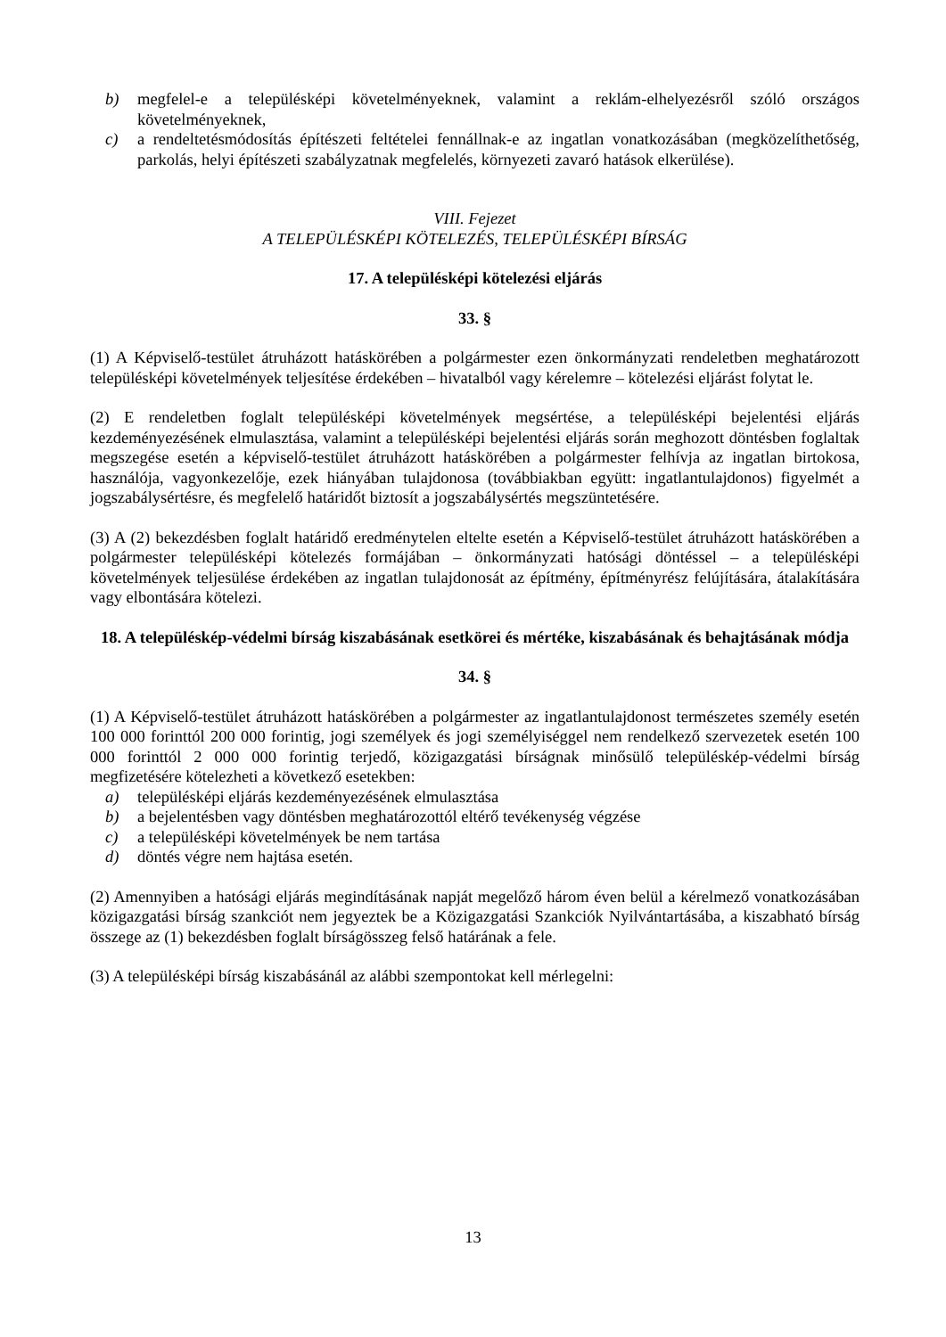b) megfelel-e a településképi követelményeknek, valamint a reklám-elhelyezésről szóló országos követelményeknek,
c) a rendeltetésmódosítás építészeti feltételei fennállnak-e az ingatlan vonatkozásában (megközelíthetőség, parkolás, helyi építészeti szabályzatnak megfelelés, környezeti zavaró hatások elkerülése).
VIII. Fejezet
A TELEPÜLÉSKÉPI KÖTELEZÉS, TELEPÜLÉSKÉPI BÍRSÁG
17. A településképi kötelezési eljárás
33. §
(1) A Képviselő-testület átruházott hatáskörében a polgármester ezen önkormányzati rendeletben meghatározott településképi követelmények teljesítése érdekében – hivatalból vagy kérelemre – kötelezési eljárást folytat le.
(2) E rendeletben foglalt településképi követelmények megsértése, a településképi bejelentési eljárás kezdeményezésének elmulasztása, valamint a településképi bejelentési eljárás során meghozott döntésben foglaltak megszegése esetén a képviselő-testület átruházott hatáskörében a polgármester felhívja az ingatlan birtokosa, használója, vagyonkezelője, ezek hiányában tulajdonosa (továbbiakban együtt: ingatlantulajdonos) figyelmét a jogszabálysértésre, és megfelelő határidőt biztosít a jogszabálysértés megszüntetésére.
(3) A (2) bekezdésben foglalt határidő eredménytelen eltelte esetén a Képviselő-testület átruházott hatáskörében a polgármester településképi kötelezés formájában – önkormányzati hatósági döntéssel – a településképi követelmények teljesülése érdekében az ingatlan tulajdonosát az építmény, építményrész felújítására, átalakítására vagy elbontására kötelezi.
18. A településkép-védelmi bírság kiszabásának esetkörei és mértéke, kiszabásának és behajtásának módja
34. §
(1) A Képviselő-testület átruházott hatáskörében a polgármester az ingatlantulajdonost természetes személy esetén 100 000 forinttól 200 000 forintig, jogi személyek és jogi személyiséggel nem rendelkező szervezetek esetén 100 000 forinttól 2 000 000 forintig terjedő, közigazgatási bírságnak minősülő településkép-védelmi bírság megfizetésére kötelezheti a következő esetekben:
a) településképi eljárás kezdeményezésének elmulasztása
b) a bejelentésben vagy döntésben meghatározottól eltérő tevékenység végzése
c) a településképi követelmények be nem tartása
d) döntés végre nem hajtása esetén.
(2) Amennyiben a hatósági eljárás megindításának napját megelőző három éven belül a kérelmező vonatkozásában közigazgatási bírság szankciót nem jegyeztek be a Közigazgatási Szankciók Nyilvántartásába, a kiszabható bírság összege az (1) bekezdésben foglalt bírságösszeg felső határának a fele.
(3) A településképi bírság kiszabásánál az alábbi szempontokat kell mérlegelni:
13